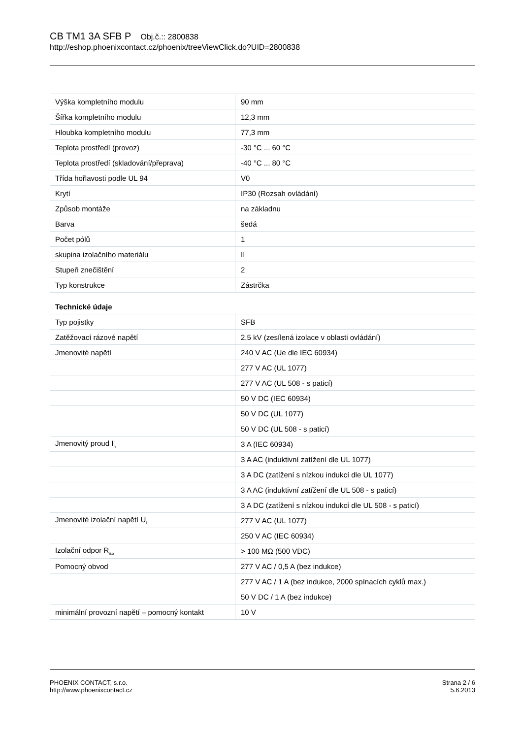CB TM1 3A SFB P Obj.č.:: 2800838
http://eshop.phoenixcontact.cz/phoenix/treeViewClick.do?UID=2800838
| Výška kompletního modulu | 90 mm |
| Šířka kompletního modulu | 12,3 mm |
| Hloubka kompletního modulu | 77,3 mm |
| Teplota prostředí (provoz) | -30 °C ... 60 °C |
| Teplota prostředí (skladování/přeprava) | -40 °C ... 80 °C |
| Třída hořlavosti podle UL 94 | V0 |
| Krytí | IP30 (Rozsah ovládání) |
| Způsob montáže | na základnu |
| Barva | šedá |
| Počet pólů | 1 |
| skupina izolačního materiálu | II |
| Stupeň znečištění | 2 |
| Typ konstrukce | Zástrčka |
Technické údaje
| Typ pojistky | SFB |
| Zatěžovací rázové napětí | 2,5 kV (zesílená izolace v oblasti ovládání) |
| Jmenovité napětí | 240 V AC (Ue dle IEC 60934) |
| | 277 V AC (UL 1077) |
| | 277 V AC (UL 508 - s paticí) |
| | 50 V DC (IEC 60934) |
| | 50 V DC (UL 1077) |
| | 50 V DC (UL 508 - s paticí) |
| Jmenovitý proud I<sub>n</sub> | 3 A (IEC 60934) |
| | 3 A AC (induktivní zatížení dle UL 1077) |
| | 3 A DC (zatížení s nízkou indukcí dle UL 1077) |
| | 3 A AC (induktivní zatížení dle UL 508 - s paticí) |
| | 3 A DC (zatížení s nízkou indukcí dle UL 508 - s paticí) |
| Jmenovité izolační napětí U<sub>i</sub> | 277 V AC (UL 1077) |
| | 250 V AC (IEC 60934) |
| Izolační odpor R<sub>iso</sub> | > 100 MΩ (500 VDC) |
| Pomocný obvod | 277 V AC / 0,5 A (bez indukce) |
| | 277 V AC / 1 A (bez indukce, 2000 spínacích cyklů max.) |
| | 50 V DC / 1 A (bez indukce) |
| minimální provozní napětí – pomocný kontakt | 10 V |
PHOENIX CONTACT, s.r.o.
http://www.phoenixcontact.cz
Strana 2 / 6
5.6.2013